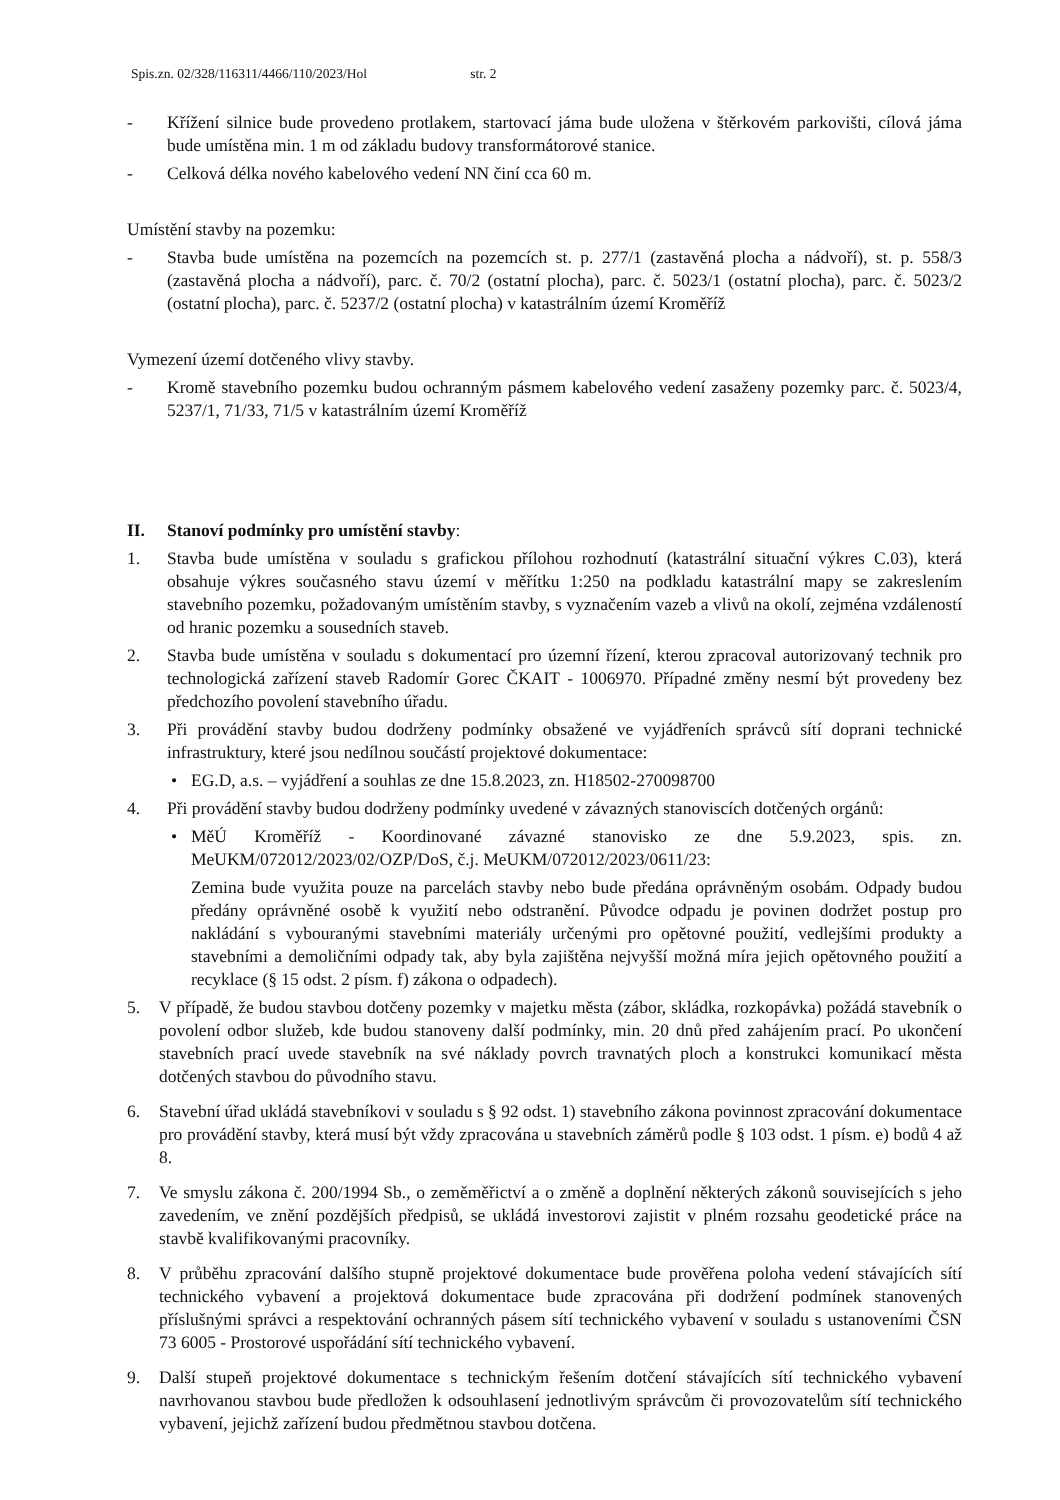Spis.zn. 02/328/116311/4466/110/2023/Hol str. 2
- Křížení silnice bude provedeno protlakem, startovací jáma bude uložena v štěrkovém parkovišti, cílová jáma bude umístěna min. 1 m od základu budovy transformátorové stanice.
- Celková délka nového kabelového vedení NN činí cca 60 m.
Umístění stavby na pozemku:
- Stavba bude umístěna na pozemcích na pozemcích st. p. 277/1 (zastavěná plocha a nádvoří), st. p. 558/3 (zastavěná plocha a nádvoří), parc. č. 70/2 (ostatní plocha), parc. č. 5023/1 (ostatní plocha), parc. č. 5023/2 (ostatní plocha), parc. č. 5237/2 (ostatní plocha) v katastrálním území Kroměříž
Vymezení území dotčeného vlivy stavby.
- Kromě stavebního pozemku budou ochranným pásmem kabelového vedení zasaženy pozemky parc. č. 5023/4, 5237/1, 71/33, 71/5 v katastrálním území Kroměříž
II. Stanoví podmínky pro umístění stavby:
1. Stavba bude umístěna v souladu s grafickou přílohou rozhodnutí (katastrální situační výkres C.03), která obsahuje výkres současného stavu území v měřítku 1:250 na podkladu katastrální mapy se zakreslením stavebního pozemku, požadovaným umístěním stavby, s vyznačením vazeb a vlivů na okolí, zejména vzdáleností od hranic pozemku a sousedních staveb.
2. Stavba bude umístěna v souladu s dokumentací pro územní řízení, kterou zpracoval autorizovaný technik pro technologická zařízení staveb Radomír Gorec ČKAIT - 1006970. Případné změny nesmí být provedeny bez předchozího povolení stavebního úřadu.
3. Při provádění stavby budou dodrženy podmínky obsažené ve vyjádřeních správců sítí doprani technické infrastruktury, které jsou nedílnou součástí projektové dokumentace:
• EG.D, a.s. – vyjádření a souhlas ze dne 15.8.2023, zn. H18502-270098700
4. Při provádění stavby budou dodrženy podmínky uvedené v závazných stanoviscích dotčených orgánů:
• MěÚ Kroměříž - Koordinované závazné stanovisko ze dne 5.9.2023, spis. zn. MeUKM/072012/2023/02/OZP/DoS, č.j. MeUKM/072012/2023/0611/23:
Zemina bude využita pouze na parcelách stavby nebo bude předána oprávněným osobám. Odpady budou předány oprávněné osobě k využití nebo odstranění. Původce odpadu je povinen dodržet postup pro nakládání s vybouranými stavebními materiály určenými pro opětovné použití, vedlejšími produkty a stavebními a demoličními odpady tak, aby byla zajištěna nejvyšší možná míra jejich opětovného použití a recyklace (§ 15 odst. 2 písm. f) zákona o odpadech).
5. V případě, že budou stavbou dotčeny pozemky v majetku města (zábor, skládka, rozkopávka) požádá stavebník o povolení odbor služeb, kde budou stanoveny další podmínky, min. 20 dnů před zahájením prací. Po ukončení stavebních prací uvede stavebník na své náklady povrch travnatých ploch a konstrukci komunikací města dotčených stavbou do původního stavu.
6. Stavební úřad ukládá stavebníkovi v souladu s § 92 odst. 1) stavebního zákona povinnost zpracování dokumentace pro provádění stavby, která musí být vždy zpracována u stavebních záměrů podle § 103 odst. 1 písm. e) bodů 4 až 8.
7. Ve smyslu zákona č. 200/1994 Sb., o zeměměřictví a o změně a doplnění některých zákonů souvisejících s jeho zavedením, ve znění pozdějších předpisů, se ukládá investorovi zajistit v plném rozsahu geodetické práce na stavbě kvalifikovanými pracovníky.
8. V průběhu zpracování dalšího stupně projektové dokumentace bude prověřena poloha vedení stávajících sítí technického vybavení a projektová dokumentace bude zpracována při dodržení podmínek stanovených příslušnými správci a respektování ochranných pásem sítí technického vybavení v souladu s ustanoveními ČSN 73 6005 - Prostorové uspořádání sítí technického vybavení.
9. Další stupeň projektové dokumentace s technickým řešením dotčení stávajících sítí technického vybavení navrhovanou stavbou bude předložen k odsouhlasení jednotlivým správcům či provozovatelům sítí technického vybavení, jejichž zařízení budou předmětnou stavbou dotčena.